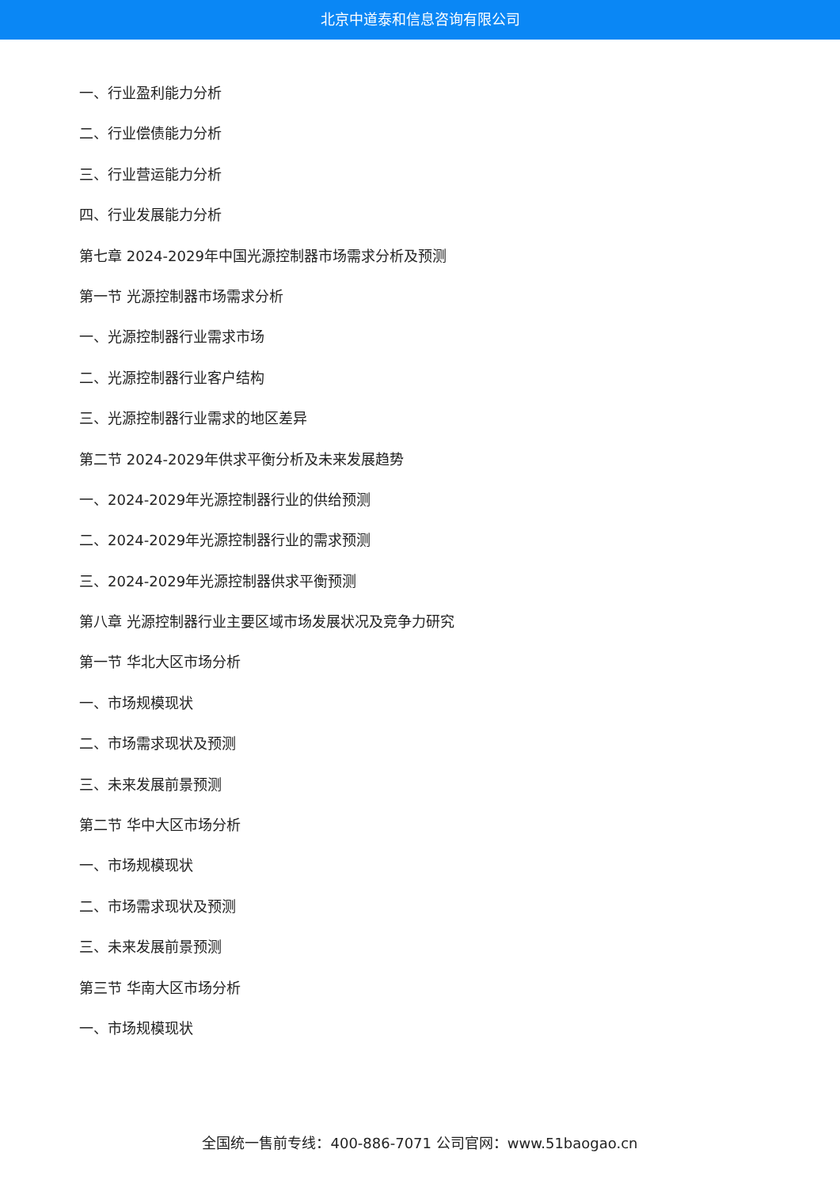北京中道泰和信息咨询有限公司
一、行业盈利能力分析
二、行业偿债能力分析
三、行业营运能力分析
四、行业发展能力分析
第七章 2024-2029年中国光源控制器市场需求分析及预测
第一节 光源控制器市场需求分析
一、光源控制器行业需求市场
二、光源控制器行业客户结构
三、光源控制器行业需求的地区差异
第二节 2024-2029年供求平衡分析及未来发展趋势
一、2024-2029年光源控制器行业的供给预测
二、2024-2029年光源控制器行业的需求预测
三、2024-2029年光源控制器供求平衡预测
第八章 光源控制器行业主要区域市场发展状况及竞争力研究
第一节 华北大区市场分析
一、市场规模现状
二、市场需求现状及预测
三、未来发展前景预测
第二节 华中大区市场分析
一、市场规模现状
二、市场需求现状及预测
三、未来发展前景预测
第三节 华南大区市场分析
一、市场规模现状
全国统一售前专线：400-886-7071 公司官网：www.51baogao.cn